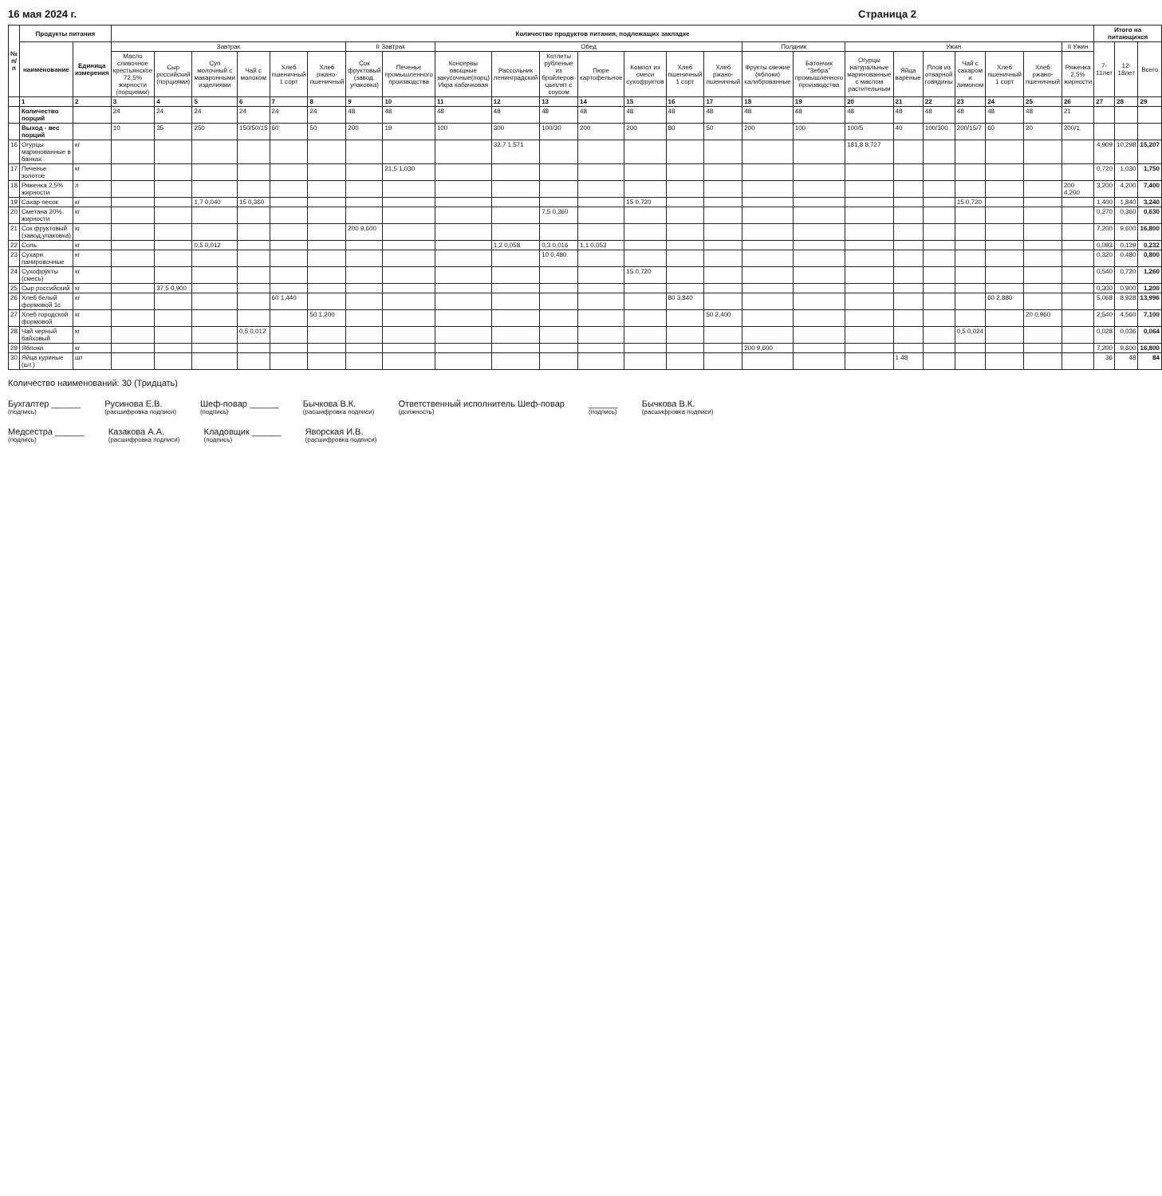16 мая 2024 г. Страница 2
| № п/п | Продукты питания | | Количество продуктов питания, подлежащих закладке | | | | | | | | | | | | | | | | | | | | | | | | Итого на питающихся | | |
| --- | --- | --- | --- | --- | --- | --- | --- | --- | --- | --- | --- | --- | --- | --- | --- | --- | --- | --- | --- | --- | --- | --- | --- | --- | --- | --- | --- | --- | --- |
| | наименование | Единица измерения | Завтрак | | | | | | II Завтрак | | Обед | | | | | | | Полдник | | Ужин | | | | | | II Ужин | 7-11лет | 12-18лет | Всего |
| | | | Масло сливочное крестьянское 72,5% жирности (порциями) | Сыр российский (порциями) | Суп молочный с макаронными изделиями | Чай с молоком | Хлеб пшеничный 1 сорт | Хлеб ржано-пшеничный | Сок фруктовый (завод. упаковка) | Печенье промышленного производства | Консервы овощные закусочные(порц) Икра кабачковая | Рассольник ленинградский | Котлеты рубленые из бройлеров-цыплят с соусом | Пюре картофельное | Компот из смеси сухофруктов | Хлеб пшеничный 1 сорт | Хлеб ржано-пшеничный | Фрукты свежие (яблоки) калиброванные | Батончик "Зебра" промышленного производства | Огурцы натуральные маринованные с маслом растительным | Яйца вареные | Плов из отварной говядины | Чай с сахаром и лимоном | Хлеб пшеничный 1 сорт | Хлеб ржано-пшеничный | Ряженка 2,5% жирности | | | |
| | 1 | 2 | 3 | 4 | 5 | 6 | 7 | 8 | 9 | 10 | 11 | 12 | 13 | 14 | 15 | 16 | 17 | 18 | 19 | 20 | 21 | 22 | 23 | 24 | 25 | 26 | 27 | 28 | 29 |
| | Количество порций | | 24 | 24 | 24 | 24 | 24 | 24 | 48 | 48 | 48 | 48 | 48 | 48 | 48 | 48 | 48 | 48 | 48 | 48 | 48 | 48 | 48 | 48 | 48 | 21 | | | |
| | Выход - вес порций | | 10 | 35 | 250 | 150/50/15 | 60 | 50 | 200 | 19 | 100 | 300 | 100/30 | 200 | 200 | 80 | 50 | 200 | 100 | 100/5 | 40 | 100/300 | 200/15/7 | 60 | 20 | 200/1 | | | |
| 16 | Огурцы маринованные в банках | кг | | | | | | | | | | 32,7 1,571 | | | | | | | | 181,8 8,727 | | | | | | | 4,909 | 10,298 | 15,207 |
| 17 | Печенье золотое | кг | | | | | | | | 21,5 1,030 | | | | | | | | | | | | | | | | | 0,720 | 1,030 | 1,750 |
| 18 | Ряженка 2,5% жирности | л | | | | | | | | | | | | | | | | | | | | | | | | 200 4,200 | 3,200 | 4,200 | 7,400 |
| 19 | Сахар песок | кг | | | 1,7 0,040 | 15 0,360 | | | | | | | | | 15 0,720 | | | | | | | | 15 0,720 | | | | 1,400 | 1,840 | 3,240 |
| 20 | Сметана 20% жирности | кг | | | | | | | | | | | 7,5 0,360 | | | | | | | | | | | | | | 0,270 | 0,360 | 0,630 |
| 21 | Сок фруктовый (завод.упаковка) | кг | | | | | | | 200 9,600 | | | | | | | | | | | | | | | | | | 7,200 | 9,600 | 16,800 |
| 22 | Соль | кг | | | 0,5 0,012 | | | | | | | 1,2 0,058 | 0,3 0,016 | 1,1 0,053 | | | | | | | | | | | | | 0,093 | 0,139 | 0,232 |
| 23 | Сухари панировочные | кг | | | | | | | | | | | 10 0,480 | | | | | | | | | | | | | | 0,320 | 0,480 | 0,800 |
| 24 | Сухофрукты (смесь) | кг | | | | | | | | | | | | | 15 0,720 | | | | | | | | | | | | 0,540 | 0,720 | 1,260 |
| 25 | Сыр российский | кг | | 37,5 0,900 | | | | | | | | | | | | | | | | | | | | | | | 0,300 | 0,900 | 1,200 |
| 26 | Хлеб белый формовой 1с | кг | | | | | 60 1,440 | | | | | | | | | 80 3,840 | | | | | | | | 60 2,880 | | | 5,068 | 8,928 | 13,996 |
| 27 | Хлеб городской формовой | кг | | | | | | 50 1,200 | | | | | | | | | 50 2,400 | | | | | | | | 20 0,960 | | 2,540 | 4,560 | 7,100 |
| 28 | Чай черный байховый | кг | | | | 0,5 0,012 | | | | | | | | | | | | | | | | | 0,5 0,024 | | | | 0,028 | 0,036 | 0,064 |
| 29 | Яблоки | кг | | | | | | | | | | | | | | | | 200 9,600 | | | | | | | | | 7,200 | 9,600 | 16,800 |
| 30 | Яйца куриные (шт.) | шт | | | | | | | | | | | | | | | | | | | 1 48 | | | | | | 36 | 48 | 84 |
Количество наименований: 30 (Тридцать)
Бухгалтер ______
(подпись) Русинова Е.В.
(расшифровка подписи) Шеф-повар ______
(подпись) Бычкова В.К.
(расшифровка подписи) Ответственный исполнитель Шеф-повар
(должность) ______
(подпись) Бычкова В.К.
(расшифровка подписи)
Медсестра ______
(подпись) Казакова А.А.
(расшифровка подписи) Кладовщик ______
(подпись) Яворская И.В.
(расшифровка подписи)